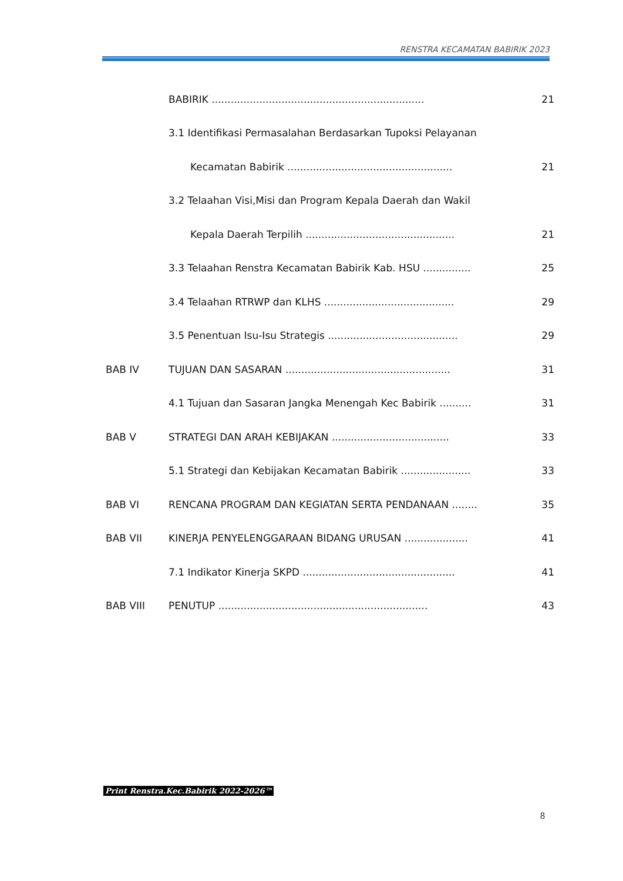RENSTRA KECAMATAN BABIRIK 2023
| | BABIRIK ................................................................... | 21 |
| | 3.1 Identifikasi Permasalahan Berdasarkan Tupoksi Pelayanan | |
| | Kecamatan Babirik .................................................... | 21 |
| | 3.2 Telaahan Visi,Misi dan Program Kepala Daerah dan Wakil | |
| | Kepala Daerah Terpilih ............................................... | 21 |
| | 3.3 Telaahan Renstra Kecamatan Babirik Kab. HSU ............... | 25 |
| | 3.4 Telaahan RTRWP dan KLHS ......................................... | 29 |
| | 3.5 Penentuan Isu-Isu Strategis ......................................... | 29 |
| BAB IV | TUJUAN DAN SASARAN .................................................... | 31 |
| | 4.1 Tujuan dan Sasaran Jangka Menengah Kec Babirik .......... | 31 |
| BAB V | STRATEGI DAN ARAH KEBIJAKAN ..................................... | 33 |
| | 5.1 Strategi dan Kebijakan Kecamatan Babirik ...................... | 33 |
| BAB VI | RENCANA PROGRAM DAN KEGIATAN SERTA PENDANAAN ........ | 35 |
| BAB VII | KINERJA PENYELENGGARAAN BIDANG URUSAN .................... | 41 |
| | 7.1 Indikator Kinerja SKPD ................................................ | 41 |
| BAB VIII | PENUTUP .................................................................. | 43 |
Print Renstra.Kec.Babirik 2022-2026™
8